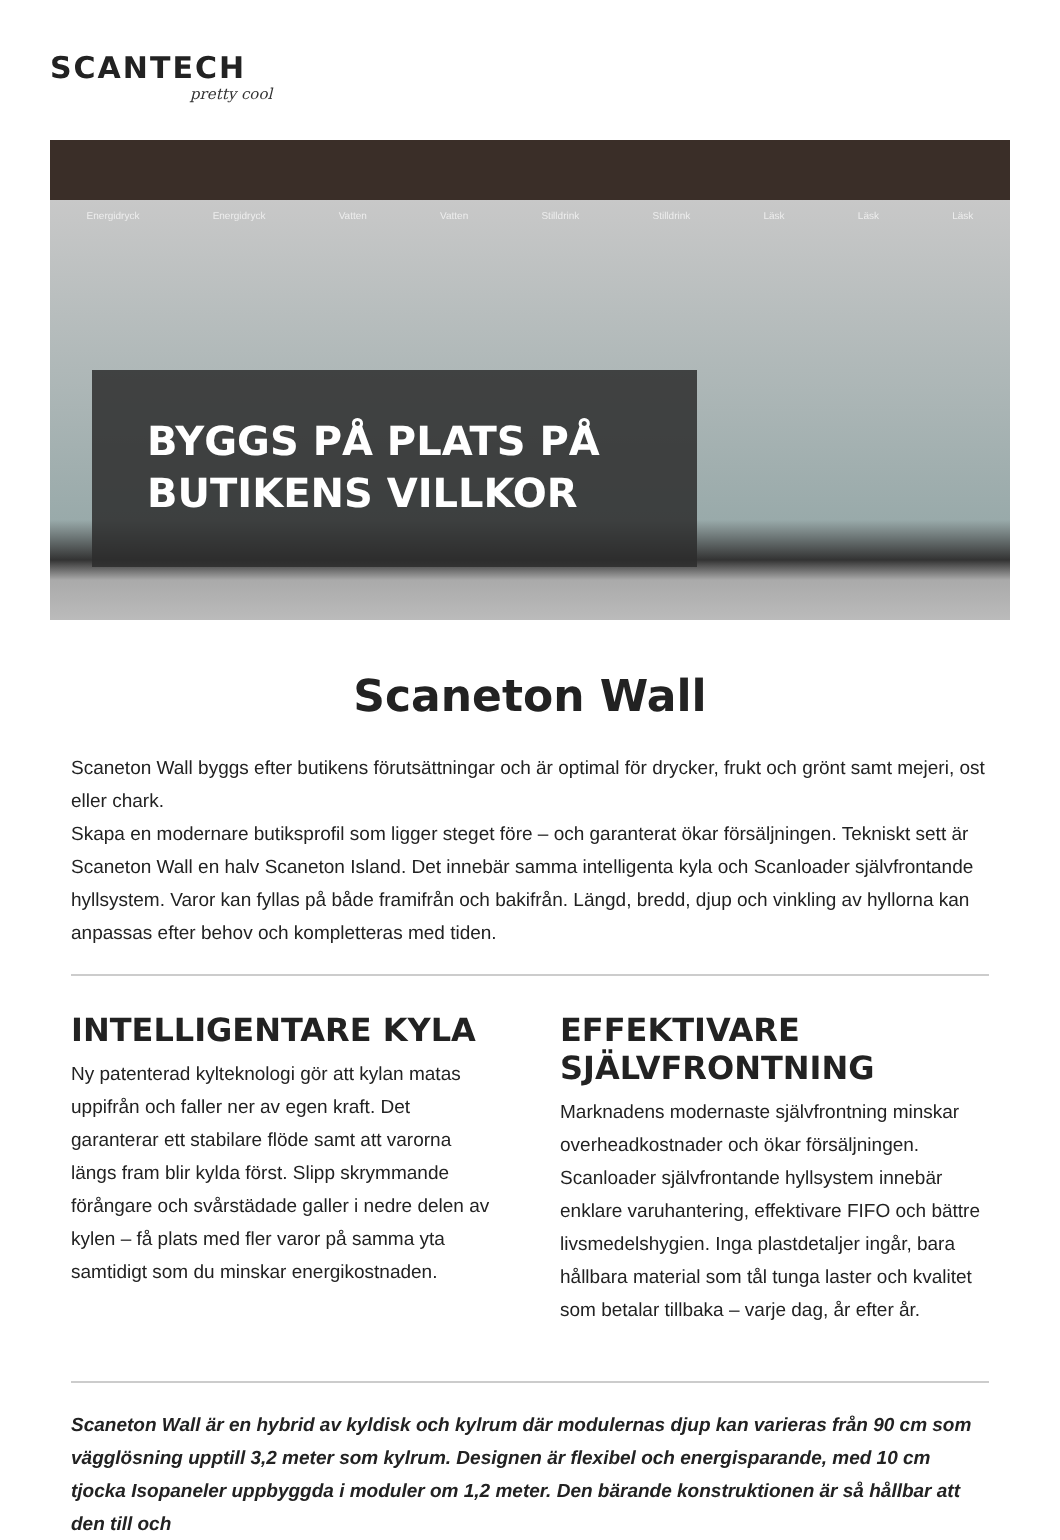SCANTECH
pretty cool
Energidryck Energidryck Vatten Vatten Stilldrink Stilldrink Läsk Läsk Läsk
BYGGS PÅ PLATS PÅ
BUTIKENS VILLKOR
Scaneton Wall
Scaneton Wall byggs efter butikens förutsättningar och är optimal för drycker, frukt och grönt samt mejeri, ost eller chark.
Skapa en modernare butiksprofil som ligger steget före – och garanterat ökar försäljningen. Tekniskt sett är Scaneton Wall en halv Scaneton Island. Det innebär samma intelligenta kyla och Scanloader självfrontande hyllsystem. Varor kan fyllas på både framifrån och bakifrån. Längd, bredd, djup och vinkling av hyllorna kan anpassas efter behov och kompletteras med tiden.
INTELLIGENTARE KYLA
Ny patenterad kylteknologi gör att kylan matas uppifrån och faller ner av egen kraft. Det garanterar ett stabilare flöde samt att varorna längs fram blir kylda först. Slipp skrymmande förångare och svårstädade galler i nedre delen av kylen – få plats med fler varor på samma yta samtidigt som du minskar energikostnaden.
EFFEKTIVARE SJÄLVFRONTNING
Marknadens modernaste självfrontning minskar overheadkostnader och ökar försäljningen. Scanloader självfrontande hyllsystem innebär enklare varuhantering, effektivare FIFO och bättre livsmedelshygien. Inga plastdetaljer ingår, bara hållbara material som tål tunga laster och kvalitet som betalar tillbaka – varje dag, år efter år.
Scaneton Wall är en hybrid av kyldisk och kylrum där modulernas djup kan varieras från 90 cm som vägglösning upptill 3,2 meter som kylrum. Designen är flexibel och energisparande, med 10 cm tjocka Isopaneler uppbyggda i moduler om 1,2 meter. Den bärande konstruktionen är så hållbar att den till och